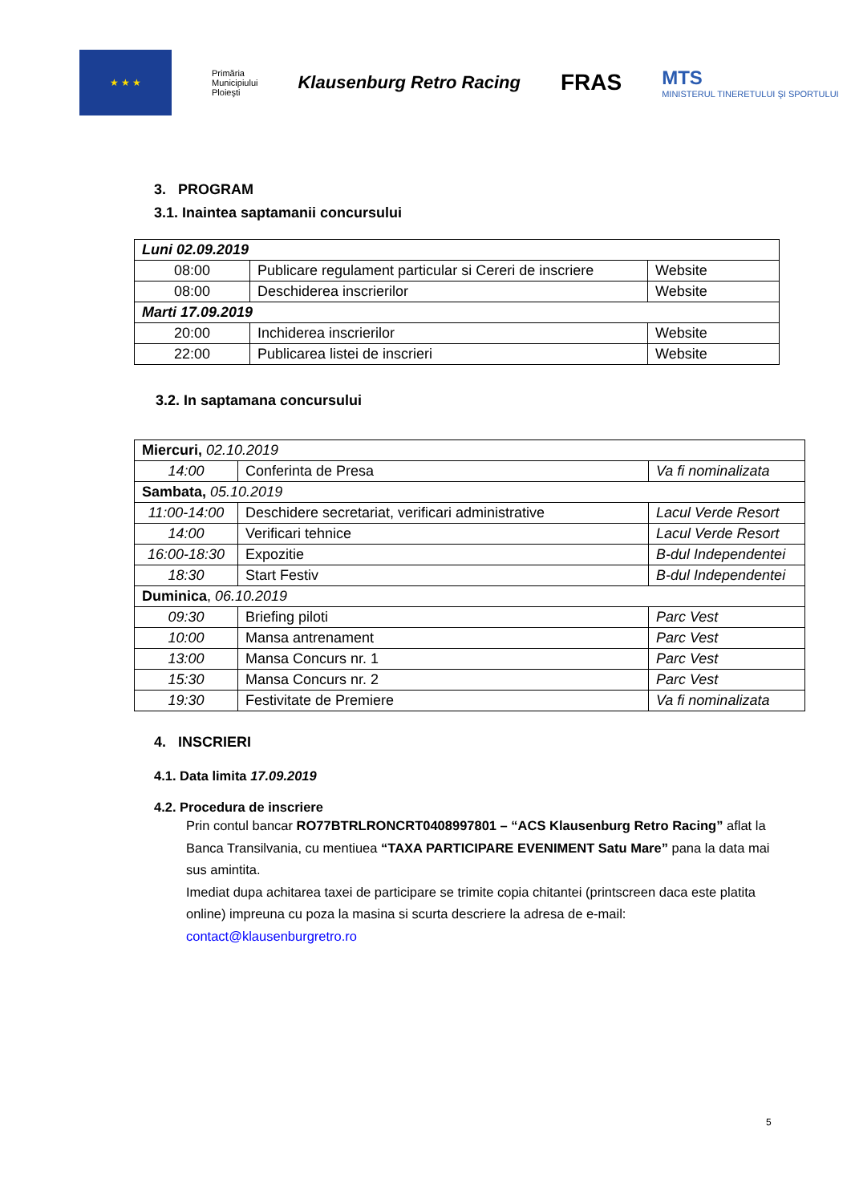★ ★ ★
Primăria
Municipiului
Ploieşti
Klausenburg Retro Racing
FRAS
MTS
MINISTERUL TINERETULUI ŞI SPORTULUI
3. PROGRAM
3.1. Inaintea saptamanii concursului
| Luni 02.09.2019 | | |
| 08:00 | Publicare regulament particular si Cereri de inscriere | Website |
| 08:00 | Deschiderea inscrierilor | Website |
| Marti 17.09.2019 | | |
| 20:00 | Inchiderea inscrierilor | Website |
| 22:00 | Publicarea listei de inscrieri | Website |
3.2. In saptamana concursului
| Miercuri, 02.10.2019 | | |
| 14:00 | Conferinta de Presa | Va fi nominalizata |
| Sambata, 05.10.2019 | | |
| 11:00-14:00 | Deschidere secretariat, verificari administrative | Lacul Verde Resort |
| 14:00 | Verificari tehnice | Lacul Verde Resort |
| 16:00-18:30 | Expozitie | B-dul Independentei |
| 18:30 | Start Festiv | B-dul Independentei |
| Duminica , 06.10.2019 | | |
| 09:30 | Briefing piloti | Parc Vest |
| 10:00 | Mansa antrenament | Parc Vest |
| 13:00 | Mansa Concurs nr. 1 | Parc Vest |
| 15:30 | Mansa Concurs nr. 2 | Parc Vest |
| 19:30 | Festivitate de Premiere | Va fi nominalizata |
4. INSCRIERI
4.1. Data limita 17.09.2019
4.2. Procedura de inscriere
Prin contul bancar RO77BTRLRONCRT0408997801 – “ACS Klausenburg Retro Racing” aflat la Banca Transilvania, cu mentiuea “TAXA PARTICIPARE EVENIMENT Satu Mare” pana la data mai sus amintita.
Imediat dupa achitarea taxei de participare se trimite copia chitantei (printscreen daca este platita online) impreuna cu poza la masina si scurta descriere la adresa de e-mail: contact@klausenburgretro.ro
5